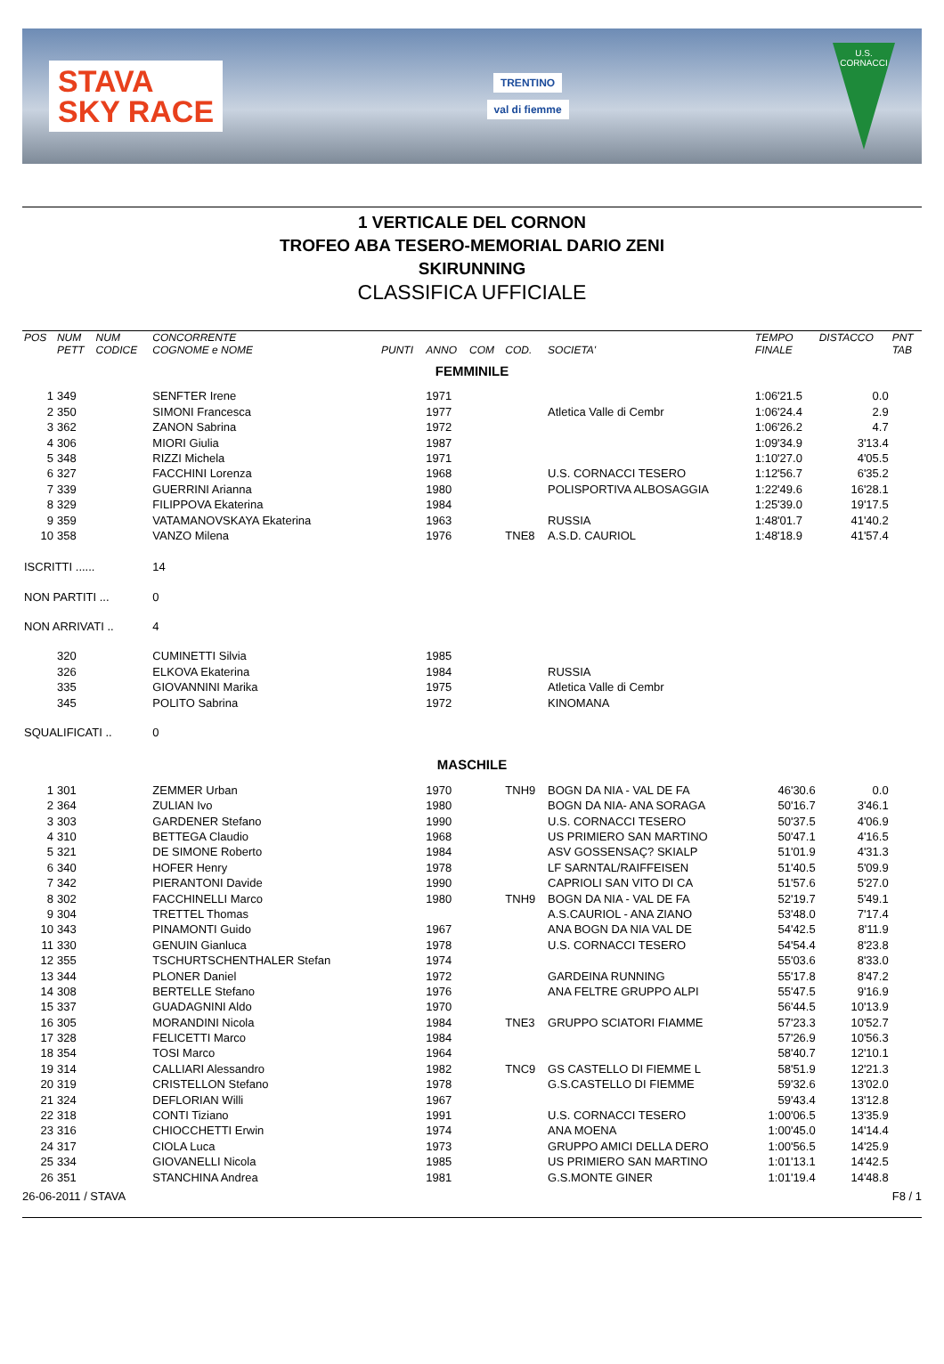STAVA
SKY RACE
TRENTINO
val di fiemme
U.S. CORNACCI
1 VERTICALE DEL CORNON
TROFEO ABA TESERO-MEMORIAL DARIO ZENI
SKIRUNNING
CLASSIFICA UFFICIALE
| POS | NUM PETT | NUM CODICE | CONCORRENTE COGNOME e NOME | PUNTI | ANNO | COM | COD. | SOCIETA' | TEMPO FINALE | DISTACCO | PNT TAB |
| --- | --- | --- | --- | --- | --- | --- | --- | --- | --- | --- | --- |
| FEMMINILE | | | | | | | | | | | |
| 1 | 349 | | SENFTER Irene | | 1971 | | | | 1:06'21.5 | 0.0 | |
| 2 | 350 | | SIMONI Francesca | | 1977 | | | Atletica Valle di Cembr | 1:06'24.4 | 2.9 | |
| 3 | 362 | | ZANON Sabrina | | 1972 | | | | 1:06'26.2 | 4.7 | |
| 4 | 306 | | MIORI Giulia | | 1987 | | | | 1:09'34.9 | 3'13.4 | |
| 5 | 348 | | RIZZI Michela | | 1971 | | | | 1:10'27.0 | 4'05.5 | |
| 6 | 327 | | FACCHINI Lorenza | | 1968 | | | U.S. CORNACCI TESERO | 1:12'56.7 | 6'35.2 | |
| 7 | 339 | | GUERRINI Arianna | | 1980 | | | POLISPORTIVA ALBOSAGGIA | 1:22'49.6 | 16'28.1 | |
| 8 | 329 | | FILIPPOVA Ekaterina | | 1984 | | | | 1:25'39.0 | 19'17.5 | |
| 9 | 359 | | VATAMANOVSKAYA Ekaterina | | 1963 | | | RUSSIA | 1:48'01.7 | 41'40.2 | |
| 10 | 358 | | VANZO Milena | | 1976 | | TNE8 | A.S.D. CAURIOL | 1:48'18.9 | 41'57.4 | |
| ISCRITTI ...... | | | 14 | | | | | | | | |
| NON PARTITI ... | | | 0 | | | | | | | | |
| NON ARRIVATI .. | | | 4 | | | | | | | | |
| | 320 | | CUMINETTI Silvia | | 1985 | | | | | | |
| | 326 | | ELKOVA Ekaterina | | 1984 | | | RUSSIA | | | |
| | 335 | | GIOVANNINI Marika | | 1975 | | | Atletica Valle di Cembr | | | |
| | 345 | | POLITO Sabrina | | 1972 | | | KINOMANA | | | |
| SQUALIFICATI .. | | | 0 | | | | | | | | |
| MASCHILE | | | | | | | | | | | |
| 1 | 301 | | ZEMMER Urban | | 1970 | | TNH9 | BOGN DA NIA - VAL DE FA | 46'30.6 | 0.0 | |
| 2 | 364 | | ZULIAN Ivo | | 1980 | | | BOGN DA NIA- ANA SORAGA | 50'16.7 | 3'46.1 | |
| 3 | 303 | | GARDENER Stefano | | 1990 | | | U.S. CORNACCI TESERO | 50'37.5 | 4'06.9 | |
| 4 | 310 | | BETTEGA Claudio | | 1968 | | | US PRIMIERO SAN MARTINO | 50'47.1 | 4'16.5 | |
| 5 | 321 | | DE SIMONE Roberto | | 1984 | | | ASV GOSSENSAÇ? SKIALP | 51'01.9 | 4'31.3 | |
| 6 | 340 | | HOFER Henry | | 1978 | | | LF SARNTAL/RAIFFEISEN | 51'40.5 | 5'09.9 | |
| 7 | 342 | | PIERANTONI Davide | | 1990 | | | CAPRIOLI SAN VITO DI CA | 51'57.6 | 5'27.0 | |
| 8 | 302 | | FACCHINELLI Marco | | 1980 | | TNH9 | BOGN DA NIA - VAL DE FA | 52'19.7 | 5'49.1 | |
| 9 | 304 | | TRETTEL Thomas | | | | | A.S.CAURIOL - ANA ZIANO | 53'48.0 | 7'17.4 | |
| 10 | 343 | | PINAMONTI Guido | | 1967 | | | ANA BOGN DA NIA VAL DE | 54'42.5 | 8'11.9 | |
| 11 | 330 | | GENUIN Gianluca | | 1978 | | | U.S. CORNACCI TESERO | 54'54.4 | 8'23.8 | |
| 12 | 355 | | TSCHURTSCHENTHALER Stefan | | 1974 | | | | 55'03.6 | 8'33.0 | |
| 13 | 344 | | PLONER Daniel | | 1972 | | | GARDEINA RUNNING | 55'17.8 | 8'47.2 | |
| 14 | 308 | | BERTELLE Stefano | | 1976 | | | ANA FELTRE GRUPPO ALPI | 55'47.5 | 9'16.9 | |
| 15 | 337 | | GUADAGNINI Aldo | | 1970 | | | | 56'44.5 | 10'13.9 | |
| 16 | 305 | | MORANDINI Nicola | | 1984 | | TNE3 | GRUPPO SCIATORI FIAMME | 57'23.3 | 10'52.7 | |
| 17 | 328 | | FELICETTI Marco | | 1984 | | | | 57'26.9 | 10'56.3 | |
| 18 | 354 | | TOSI Marco | | 1964 | | | | 58'40.7 | 12'10.1 | |
| 19 | 314 | | CALLIARI Alessandro | | 1982 | | TNC9 | GS CASTELLO DI FIEMME L | 58'51.9 | 12'21.3 | |
| 20 | 319 | | CRISTELLON Stefano | | 1978 | | | G.S.CASTELLO DI FIEMME | 59'32.6 | 13'02.0 | |
| 21 | 324 | | DEFLORIAN Willi | | 1967 | | | | 59'43.4 | 13'12.8 | |
| 22 | 318 | | CONTI Tiziano | | 1991 | | | U.S. CORNACCI TESERO | 1:00'06.5 | 13'35.9 | |
| 23 | 316 | | CHIOCCHETTI Erwin | | 1974 | | | ANA MOENA | 1:00'45.0 | 14'14.4 | |
| 24 | 317 | | CIOLA Luca | | 1973 | | | GRUPPO AMICI DELLA DERO | 1:00'56.5 | 14'25.9 | |
| 25 | 334 | | GIOVANELLI Nicola | | 1985 | | | US PRIMIERO SAN MARTINO | 1:01'13.1 | 14'42.5 | |
| 26 | 351 | | STANCHINA Andrea | | 1981 | | | G.S.MONTE GINER | 1:01'19.4 | 14'48.8 | |
26-06-2011 / STAVA F8 / 1